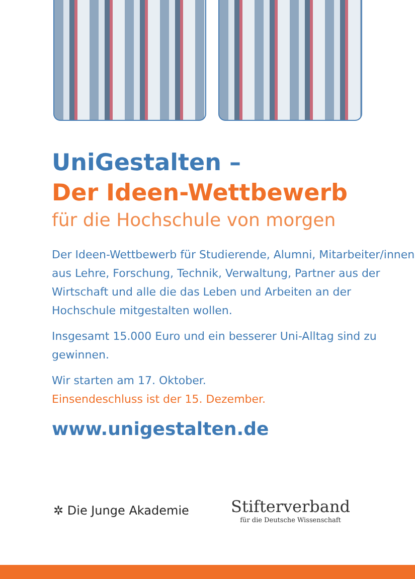UniGestalten –
Der Ideen-Wettbewerb
für die Hochschule von morgen
Der Ideen-Wettbewerb für Studierende, Alumni, Mitarbeiter/innen aus Lehre, Forschung, Technik, Verwaltung, Partner aus der Wirtschaft und alle die das Leben und Arbeiten an der Hochschule mitgestalten wollen.
Insgesamt 15.000 Euro und ein besserer Uni-Alltag sind zu gewinnen.
Wir starten am 17. Oktober.
Einsendeschluss ist der 15. Dezember.
www.unigestalten.de
✲ Die Junge Akademie
Stifterverband
für die Deutsche Wissenschaft